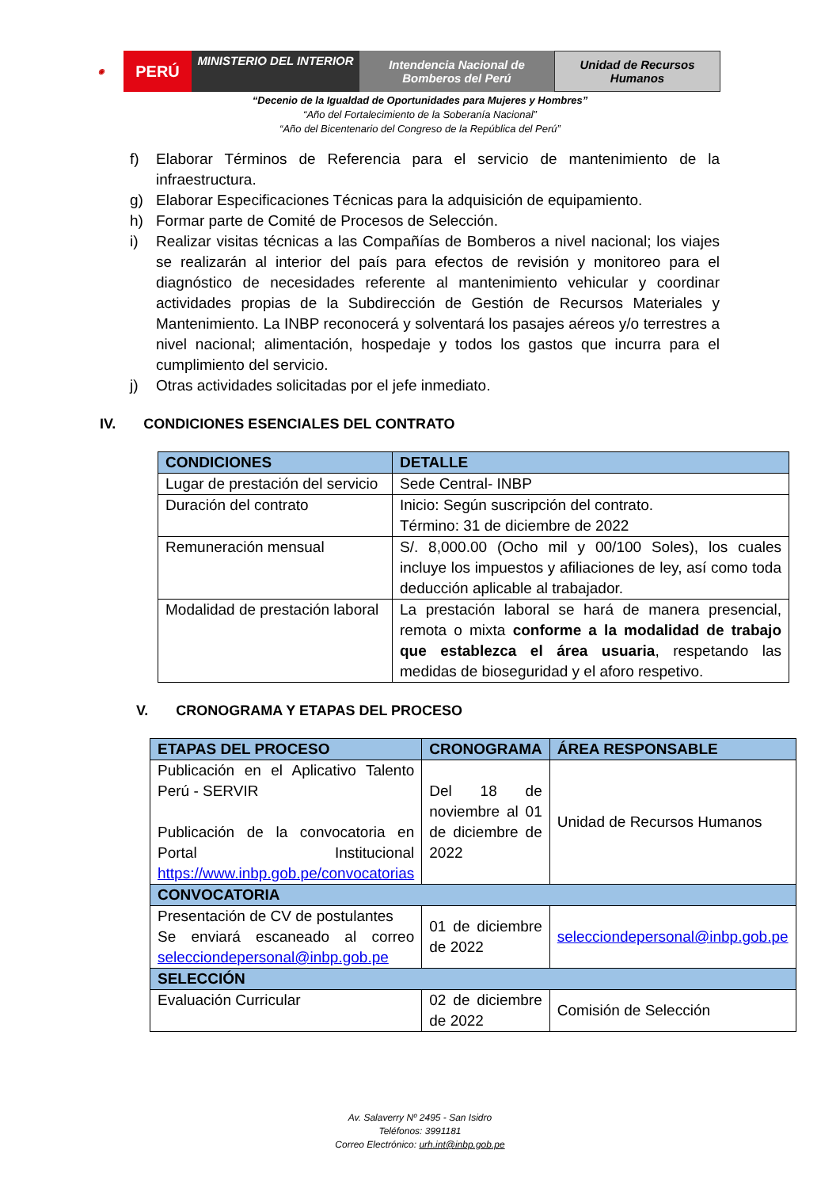◉
PERÚ
MINISTERIO DEL INTERIOR
Intendencia Nacional de Bomberos del Perú
Unidad de Recursos Humanos
“Decenio de la Igualdad de Oportunidades para Mujeres y Hombres”
“Año del Fortalecimiento de la Soberanía Nacional”
“Año del Bicentenario del Congreso de la República del Perú”
f) Elaborar Términos de Referencia para el servicio de mantenimiento de la infraestructura.
g) Elaborar Especificaciones Técnicas para la adquisición de equipamiento.
h) Formar parte de Comité de Procesos de Selección.
i) Realizar visitas técnicas a las Compañías de Bomberos a nivel nacional; los viajes se realizarán al interior del país para efectos de revisión y monitoreo para el diagnóstico de necesidades referente al mantenimiento vehicular y coordinar actividades propias de la Subdirección de Gestión de Recursos Materiales y Mantenimiento. La INBP reconocerá y solventará los pasajes aéreos y/o terrestres a nivel nacional; alimentación, hospedaje y todos los gastos que incurra para el cumplimiento del servicio.
j) Otras actividades solicitadas por el jefe inmediato.
IV. CONDICIONES ESENCIALES DEL CONTRATO
| CONDICIONES | DETALLE |
| --- | --- |
| Lugar de prestación del servicio | Sede Central- INBP |
| Duración del contrato | Inicio: Según suscripción del contrato. Término: 31 de diciembre de 2022 |
| Remuneración mensual | S/. 8,000.00 (Ocho mil y 00/100 Soles), los cuales incluye los impuestos y afiliaciones de ley, así como toda deducción aplicable al trabajador. |
| Modalidad de prestación laboral | La prestación laboral se hará de manera presencial, remota o mixta conforme a la modalidad de trabajo que establezca el área usuaria , respetando las medidas de bioseguridad y el aforo respetivo. |
V. CRONOGRAMA Y ETAPAS DEL PROCESO
| ETAPAS DEL PROCESO | CRONOGRAMA | ÁREA RESPONSABLE |
| --- | --- | --- |
| Publicación en el Aplicativo Talento Perú - SERVIR Publicación de la convocatoria en Portal Institucional https://www.inbp.gob.pe/convocatorias | Del 18 de noviembre al 01 de diciembre de 2022 | Unidad de Recursos Humanos |
| CONVOCATORIA | | |
| Presentación de CV de postulantes Se enviará escaneado al correo selecciondepersonal@inbp.gob.pe | 01 de diciembre de 2022 | selecciondepersonal@inbp.gob.pe |
| SELECCIÓN | | |
| Evaluación Curricular | 02 de diciembre de 2022 | Comisión de Selección |
Av. Salaverry Nº 2495 - San Isidro
Teléfonos: 3991181
Correo Electrónico: urh.int@inbp.gob.pe